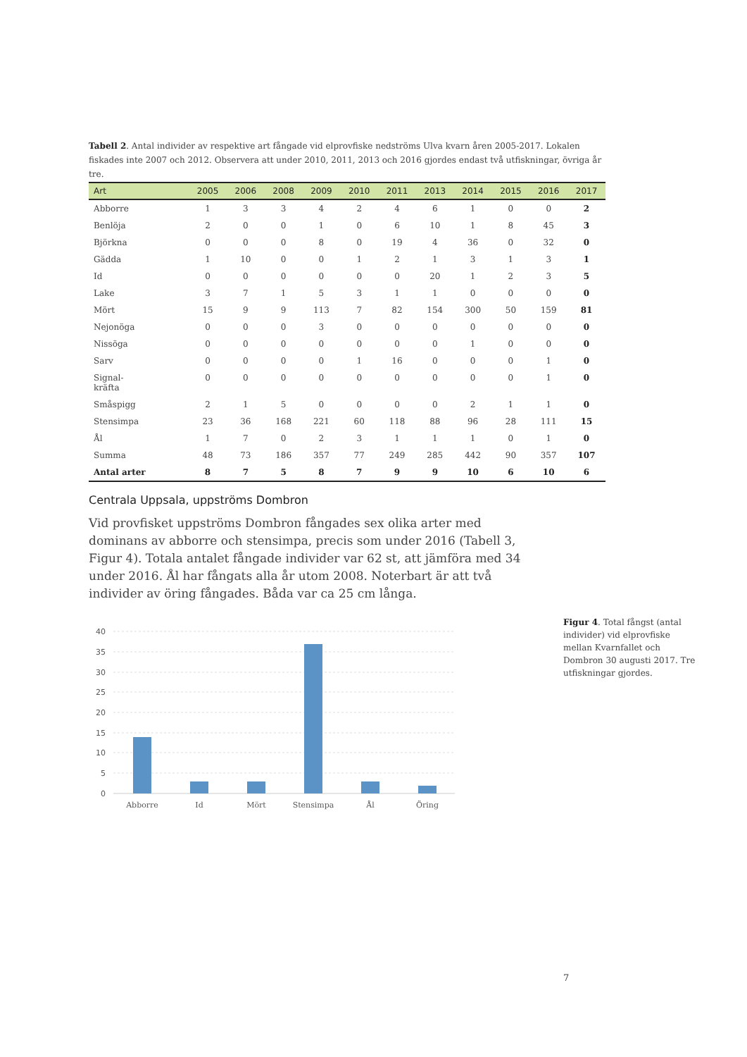Tabell 2. Antal individer av respektive art fångade vid elprovfiske nedströms Ulva kvarn åren 2005-2017. Lokalen fiskades inte 2007 och 2012. Observera att under 2010, 2011, 2013 och 2016 gjordes endast två utfiskningar, övriga år tre.
| Art | 2005 | 2006 | 2008 | 2009 | 2010 | 2011 | 2013 | 2014 | 2015 | 2016 | 2017 |
| --- | --- | --- | --- | --- | --- | --- | --- | --- | --- | --- | --- |
| Abborre | 1 | 3 | 3 | 4 | 2 | 4 | 6 | 1 | 0 | 0 | 2 |
| Benlöja | 2 | 0 | 0 | 1 | 0 | 6 | 10 | 1 | 8 | 45 | 3 |
| Björkna | 0 | 0 | 0 | 8 | 0 | 19 | 4 | 36 | 0 | 32 | 0 |
| Gädda | 1 | 10 | 0 | 0 | 1 | 2 | 1 | 3 | 1 | 3 | 1 |
| Id | 0 | 0 | 0 | 0 | 0 | 0 | 20 | 1 | 2 | 3 | 5 |
| Lake | 3 | 7 | 1 | 5 | 3 | 1 | 1 | 0 | 0 | 0 | 0 |
| Mört | 15 | 9 | 9 | 113 | 7 | 82 | 154 | 300 | 50 | 159 | 81 |
| Nejonöga | 0 | 0 | 0 | 3 | 0 | 0 | 0 | 0 | 0 | 0 | 0 |
| Nissöga | 0 | 0 | 0 | 0 | 0 | 0 | 0 | 1 | 0 | 0 | 0 |
| Sarv | 0 | 0 | 0 | 0 | 1 | 16 | 0 | 0 | 0 | 1 | 0 |
| Signal- kräfta | 0 | 0 | 0 | 0 | 0 | 0 | 0 | 0 | 0 | 1 | 0 |
| Småspigg | 2 | 1 | 5 | 0 | 0 | 0 | 0 | 2 | 1 | 1 | 0 |
| Stensimpa | 23 | 36 | 168 | 221 | 60 | 118 | 88 | 96 | 28 | 111 | 15 |
| Ål | 1 | 7 | 0 | 2 | 3 | 1 | 1 | 1 | 0 | 1 | 0 |
| Summa | 48 | 73 | 186 | 357 | 77 | 249 | 285 | 442 | 90 | 357 | 107 |
| Antal arter | 8 | 7 | 5 | 8 | 7 | 9 | 9 | 10 | 6 | 10 | 6 |
Centrala Uppsala, uppströms Dombron
Vid provfisket uppströms Dombron fångades sex olika arter med dominans av abborre och stensimpa, precis som under 2016 (Tabell 3, Figur 4). Totala antalet fångade individer var 62 st, att jämföra med 34 under 2016. Ål har fångats alla år utom 2008. Noterbart är att två individer av öring fångades. Båda var ca 25 cm långa.
40
35
30
25
20
15
10
5
0
Abborre
Id
Mört
Stensimpa
Ål
Öring
Figur 4. Total fångst (antal individer) vid elprovfiske mellan Kvarnfallet och Dombron 30 augusti 2017. Tre utfiskningar gjordes.
7